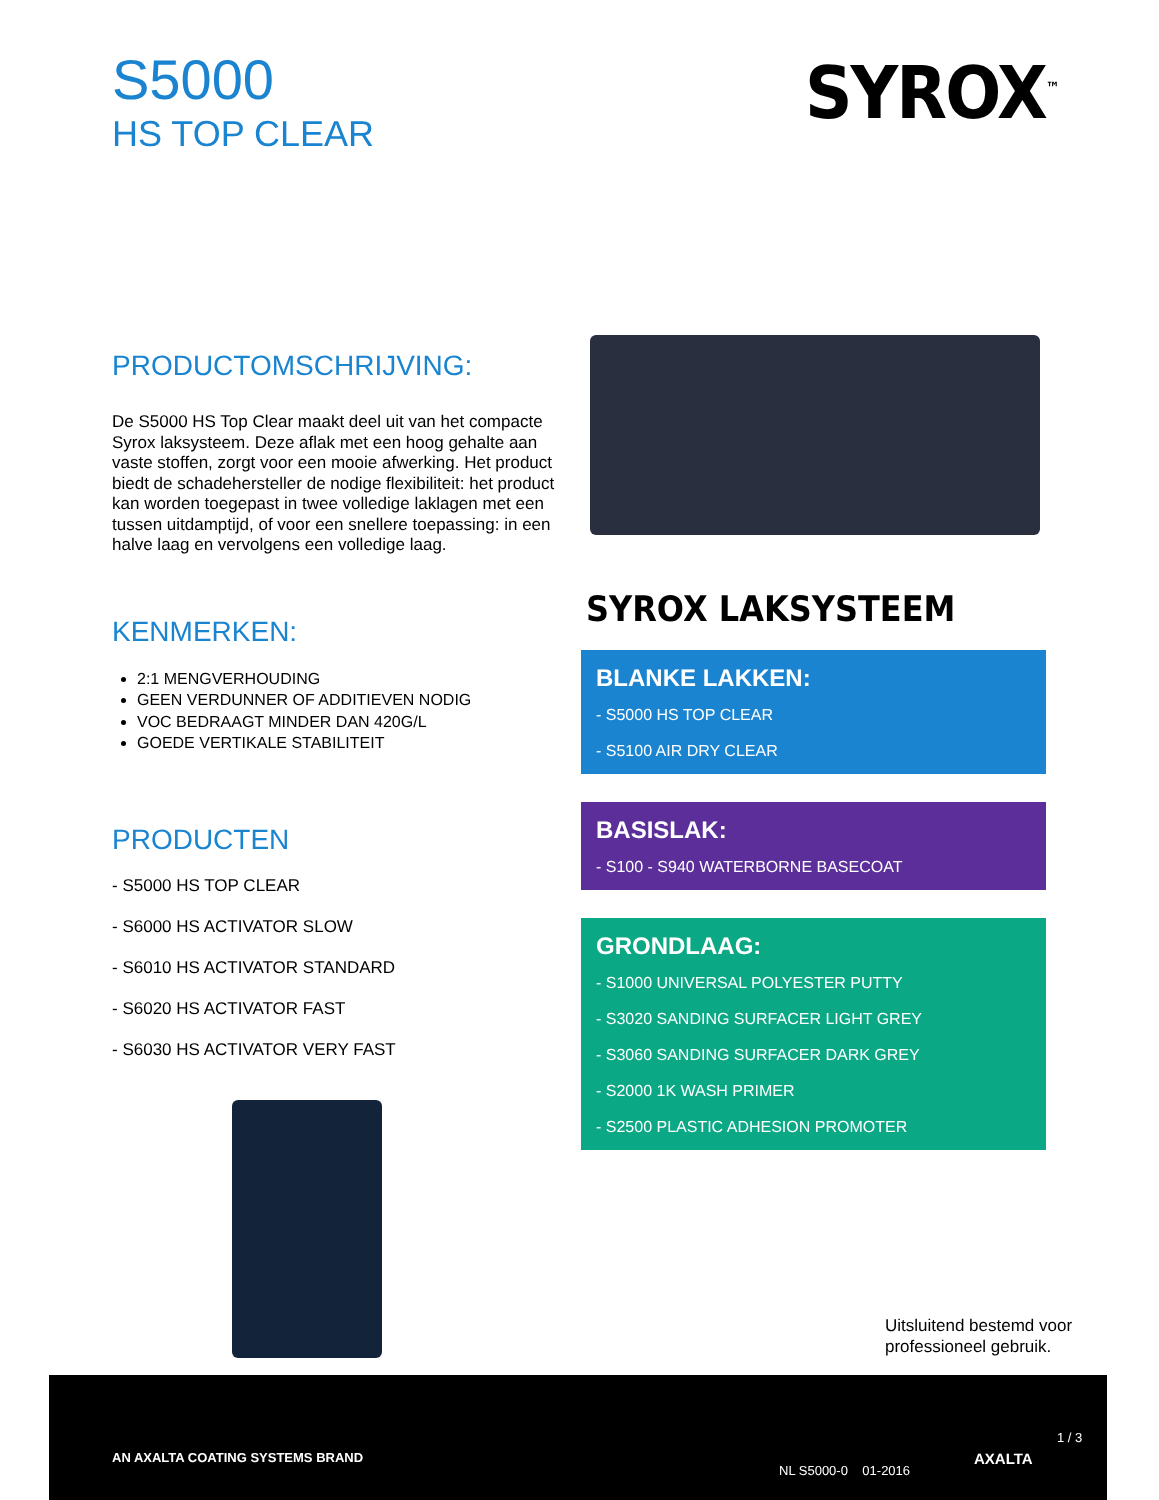S5000
HS TOP CLEAR
SYROX<sup>™</sup>
PRODUCTOMSCHRIJVING:
De S5000 HS Top Clear maakt deel uit van het compacte Syrox laksysteem. Deze aflak met een hoog gehalte aan vaste stoffen, zorgt voor een mooie afwerking. Het product biedt de schadehersteller de nodige flexibiliteit: het product kan worden toegepast in twee volledige laklagen met een tussen uitdamptijd, of voor een snellere toepassing: in een halve laag en vervolgens een volledige laag.
KENMERKEN:
2:1 MENGVERHOUDING
GEEN VERDUNNER OF ADDITIEVEN NODIG
VOC BEDRAAGT MINDER DAN 420G/L
GOEDE VERTIKALE STABILITEIT
PRODUCTEN
- S5000 HS TOP CLEAR
- S6000 HS ACTIVATOR SLOW
- S6010 HS ACTIVATOR STANDARD
- S6020 HS ACTIVATOR FAST
- S6030 HS ACTIVATOR VERY FAST
SYROX LAKSYSTEEM
BLANKE LAKKEN:
- S5000 HS TOP CLEAR
- S5100 AIR DRY CLEAR
BASISLAK:
- S100 - S940 WATERBORNE BASECOAT
GRONDLAAG:
- S1000 UNIVERSAL POLYESTER PUTTY
- S3020 SANDING SURFACER LIGHT GREY
- S3060 SANDING SURFACER DARK GREY
- S2000 1K WASH PRIMER
- S2500 PLASTIC ADHESION PROMOTER
Uitsluitend bestemd voor
professioneel gebruik.
AN AXALTA COATING SYSTEMS BRAND
NL S5000-0 01-2016
AXALTA
1 / 3